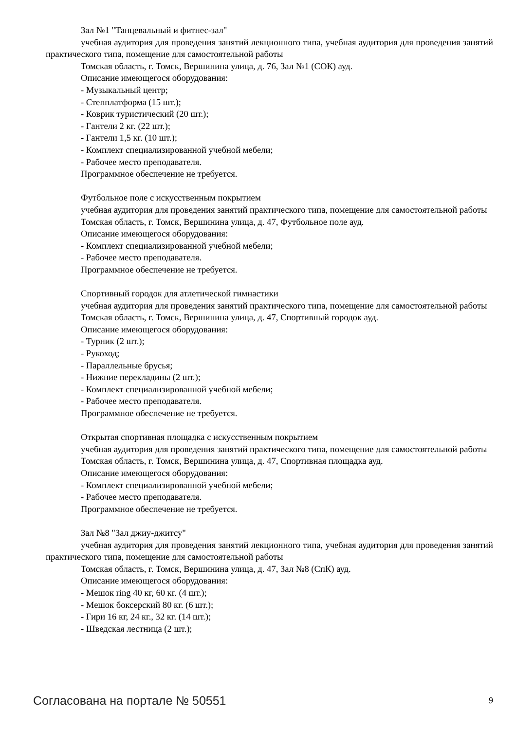Зал №1 "Танцевальный и фитнес-зал"
учебная аудитория для проведения занятий лекционного типа, учебная аудитория для проведения занятий практического типа, помещение для самостоятельной работы
Томская область, г. Томск, Вершинина улица, д. 76, Зал №1 (СОК) ауд.
Описание имеющегося оборудования:
- Музыкальный центр;
- Степплатформа (15 шт.);
- Коврик туристический (20 шт.);
- Гантели 2 кг. (22 шт.);
- Гантели 1,5 кг. (10 шт.);
- Комплект специализированной учебной мебели;
- Рабочее место преподавателя.
Программное обеспечение не требуется.
Футбольное поле с искусственным покрытием
учебная аудитория для проведения занятий практического типа, помещение для самостоятельной работы
Томская область, г. Томск, Вершинина улица, д. 47, Футбольное поле ауд.
Описание имеющегося оборудования:
- Комплект специализированной учебной мебели;
- Рабочее место преподавателя.
Программное обеспечение не требуется.
Спортивный городок для атлетической гимнастики
учебная аудитория для проведения занятий практического типа, помещение для самостоятельной работы
Томская область, г. Томск, Вершинина улица, д. 47, Спортивный городок ауд.
Описание имеющегося оборудования:
- Турник (2 шт.);
- Рукоход;
- Параллельные брусья;
- Нижние перекладины (2 шт.);
- Комплект специализированной учебной мебели;
- Рабочее место преподавателя.
Программное обеспечение не требуется.
Открытая спортивная площадка с искусственным покрытием
учебная аудитория для проведения занятий практического типа, помещение для самостоятельной работы
Томская область, г. Томск, Вершинина улица, д. 47, Спортивная площадка ауд.
Описание имеющегося оборудования:
- Комплект специализированной учебной мебели;
- Рабочее место преподавателя.
Программное обеспечение не требуется.
Зал №8 "Зал джиу-джитсу"
учебная аудитория для проведения занятий лекционного типа, учебная аудитория для проведения занятий практического типа, помещение для самостоятельной работы
Томская область, г. Томск, Вершинина улица, д. 47, Зал №8 (СпК) ауд.
Описание имеющегося оборудования:
- Мешок ring 40 кг, 60 кг. (4 шт.);
- Мешок боксерский 80 кг. (6 шт.);
- Гири 16 кг, 24 кг., 32 кг. (14 шт.);
- Шведская лестница (2 шт.);
Согласована на портале № 50551 9